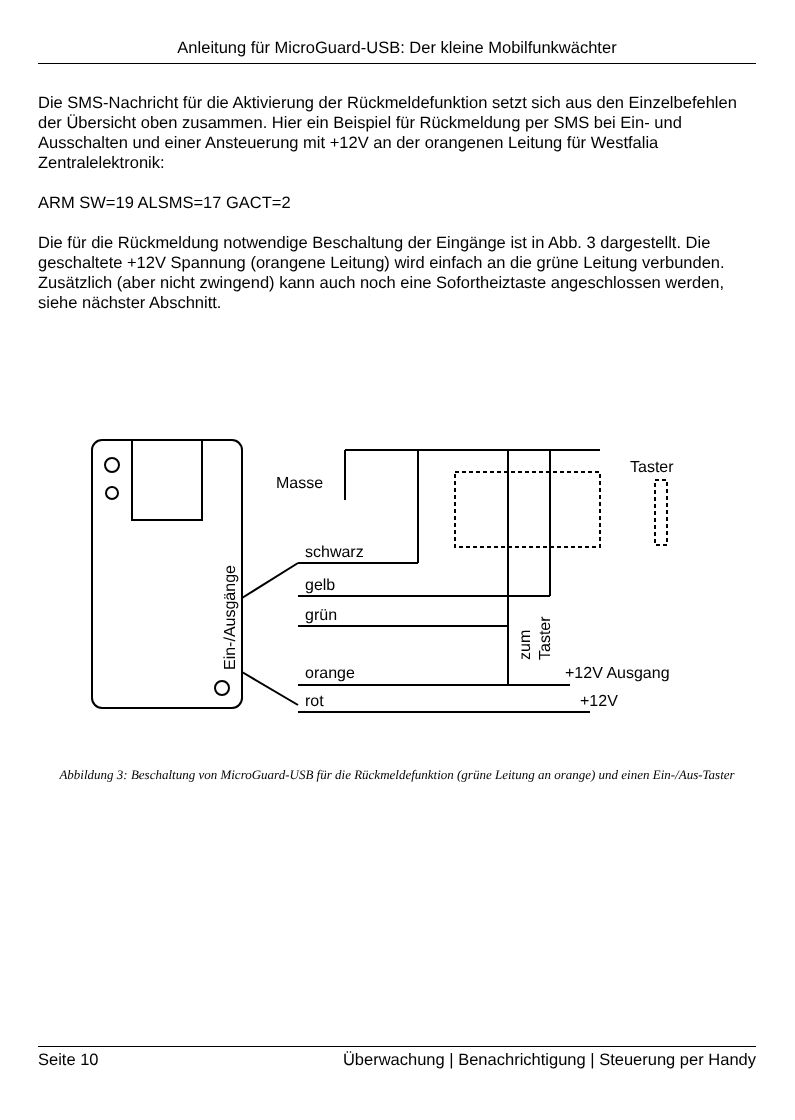Anleitung für MicroGuard-USB: Der kleine Mobilfunkwächter
Die SMS-Nachricht für die Aktivierung der Rückmeldefunktion setzt sich aus den Einzelbefehlen der Übersicht oben zusammen. Hier ein Beispiel für Rückmeldung per SMS bei Ein- und Ausschalten und einer Ansteuerung mit +12V an der orangenen Leitung für Westfalia Zentralelektronik:
ARM SW=19 ALSMS=17 GACT=2
Die für die Rückmeldung notwendige Beschaltung der Eingänge ist in Abb. 3 dargestellt. Die geschaltete +12V Spannung (orangene Leitung) wird einfach an die grüne Leitung verbunden. Zusätzlich (aber nicht zwingend) kann auch noch eine Sofortheiztaste angeschlossen werden, siehe nächster Abschnitt.
Masse
Taster
schwarz
gelb
grün
orange
rot
+12V Ausgang
+12V
Ein-/Ausgänge
zum
Taster
Abbildung 3: Beschaltung von MicroGuard-USB für die Rückmeldefunktion (grüne Leitung an orange) und einen Ein-/Aus-Taster
Seite 10 Überwachung | Benachrichtigung | Steuerung per Handy